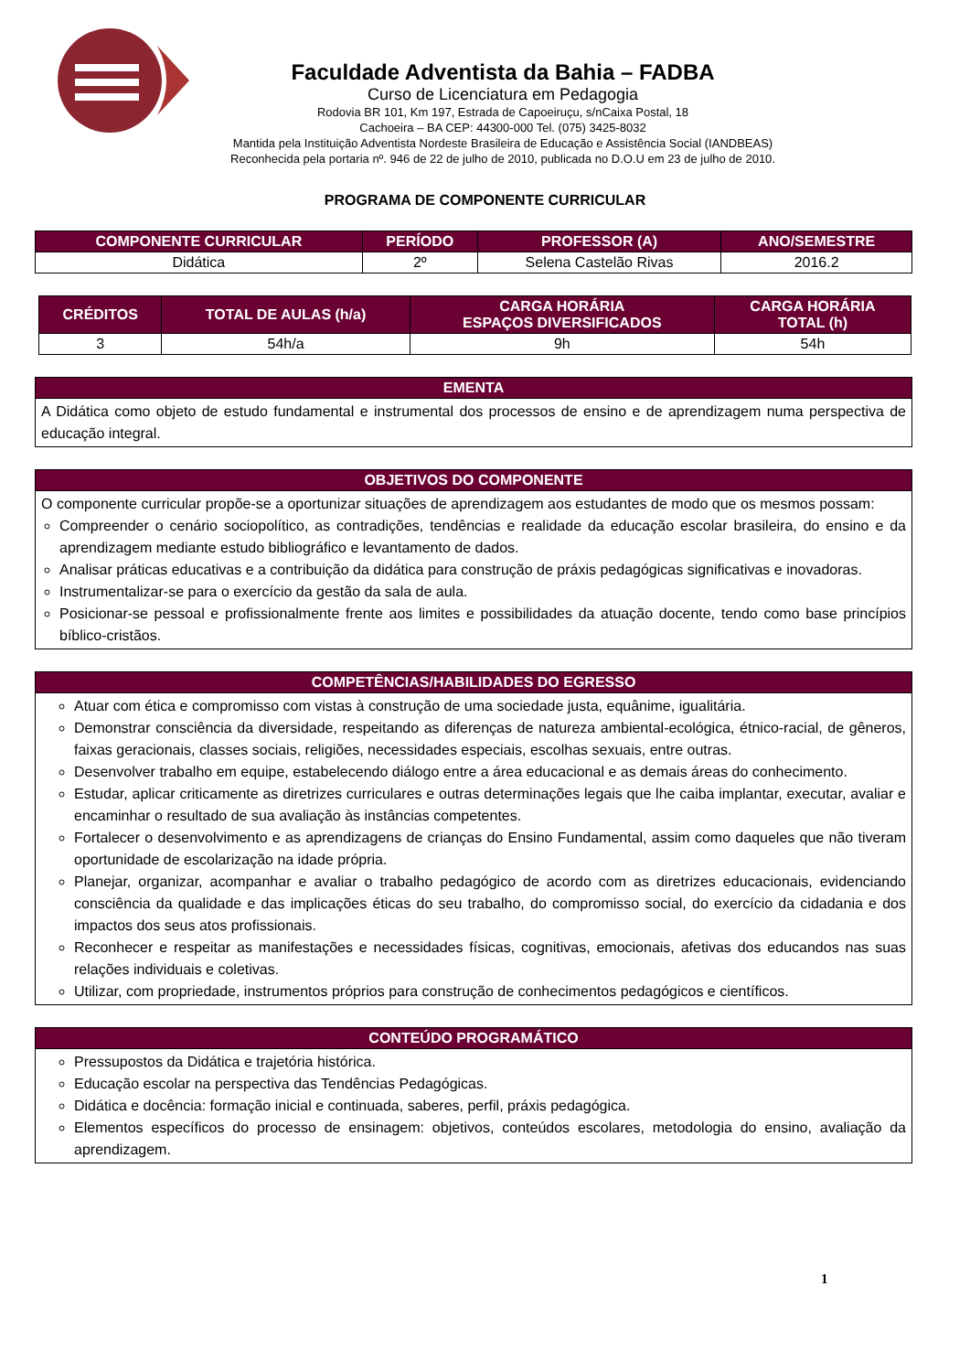Faculdade Adventista da Bahia – FADBA
Curso de Licenciatura em Pedagogia
Rodovia BR 101, Km 197, Estrada de Capoeiruçu, s/nCaixa Postal, 18
Cachoeira – BA CEP: 44300-000 Tel. (075) 3425-8032
Mantida pela Instituição Adventista Nordeste Brasileira de Educação e Assistência Social (IANDBEAS)
Reconhecida pela portaria nº. 946 de 22 de julho de 2010, publicada no D.O.U em 23 de julho de 2010.
PROGRAMA DE COMPONENTE CURRICULAR
| COMPONENTE CURRICULAR | PERÍODO | PROFESSOR (A) | ANO/SEMESTRE |
| --- | --- | --- | --- |
| Didática | 2º | Selena Castelão Rivas | 2016.2 |
| CRÉDITOS | TOTAL DE AULAS (h/a) | CARGA HORÁRIA ESPAÇOS DIVERSIFICADOS | CARGA HORÁRIA TOTAL (h) |
| --- | --- | --- | --- |
| 3 | 54h/a | 9h | 54h |
| EMENTA |
| --- |
| A Didática como objeto de estudo fundamental e instrumental dos processos de ensino e de aprendizagem numa perspectiva de educação integral. |
| OBJETIVOS DO COMPONENTE |
| --- |
| O componente curricular propõe-se a oportunizar situações de aprendizagem aos estudantes de modo que os mesmos possam: Compreender o cenário sociopolítico, as contradições, tendências e realidade da educação escolar brasileira, do ensino e da aprendizagem mediante estudo bibliográfico e levantamento de dados. Analisar práticas educativas e a contribuição da didática para construção de práxis pedagógicas significativas e inovadoras. Instrumentalizar-se para o exercício da gestão da sala de aula. Posicionar-se pessoal e profissionalmente frente aos limites e possibilidades da atuação docente, tendo como base princípios bíblico-cristãos. |
| COMPETÊNCIAS/HABILIDADES DO EGRESSO |
| --- |
| Atuar com ética e compromisso com vistas à construção de uma sociedade justa, equânime, igualitária. Demonstrar consciência da diversidade, respeitando as diferenças de natureza ambiental-ecológica, étnico-racial, de gêneros, faixas geracionais, classes sociais, religiões, necessidades especiais, escolhas sexuais, entre outras. Desenvolver trabalho em equipe, estabelecendo diálogo entre a área educacional e as demais áreas do conhecimento. Estudar, aplicar criticamente as diretrizes curriculares e outras determinações legais que lhe caiba implantar, executar, avaliar e encaminhar o resultado de sua avaliação às instâncias competentes. Fortalecer o desenvolvimento e as aprendizagens de crianças do Ensino Fundamental, assim como daqueles que não tiveram oportunidade de escolarização na idade própria. Planejar, organizar, acompanhar e avaliar o trabalho pedagógico de acordo com as diretrizes educacionais, evidenciando consciência da qualidade e das implicações éticas do seu trabalho, do compromisso social, do exercício da cidadania e dos impactos dos seus atos profissionais. Reconhecer e respeitar as manifestações e necessidades físicas, cognitivas, emocionais, afetivas dos educandos nas suas relações individuais e coletivas. Utilizar, com propriedade, instrumentos próprios para construção de conhecimentos pedagógicos e científicos. |
| CONTEÚDO PROGRAMÁTICO |
| --- |
| Pressupostos da Didática e trajetória histórica. Educação escolar na perspectiva das Tendências Pedagógicas. Didática e docência: formação inicial e continuada, saberes, perfil, práxis pedagógica. Elementos específicos do processo de ensinagem: objetivos, conteúdos escolares, metodologia do ensino, avaliação da aprendizagem. |
1